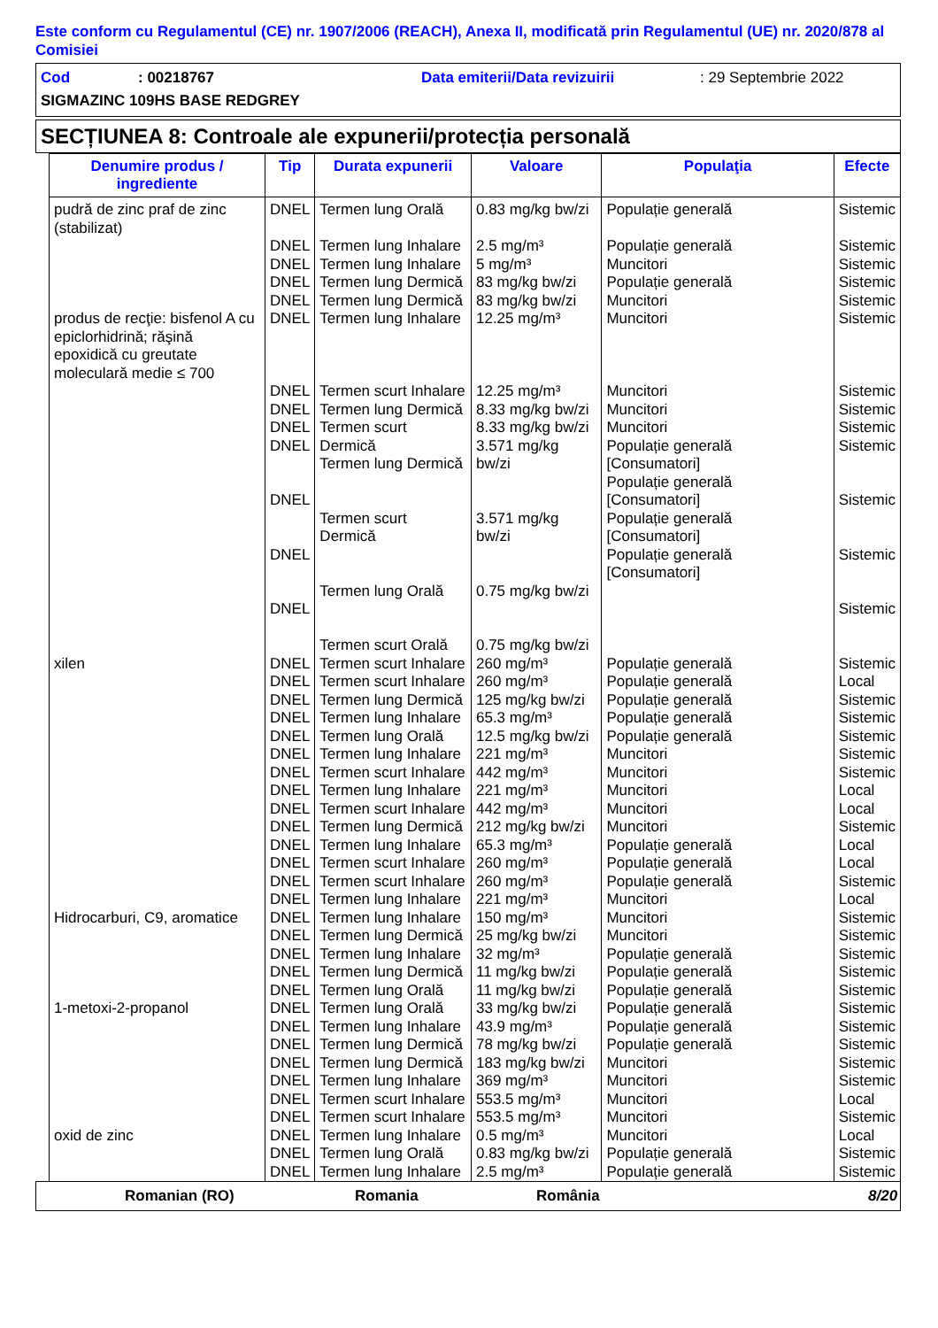Este conform cu Regulamentul (CE) nr. 1907/2006 (REACH), Anexa II, modificată prin Regulamentul (UE) nr. 2020/878 al Comisiei
Cod: 00218767 Data emiterii/Data revizuirii: 29 Septembrie 2022
SIGMAZINC 109HS BASE REDGREY
SECȚIUNEA 8: Controale ale expunerii/protecția personală
| Denumire produs / ingrediente | Tip | Durata expunerii | Valoare | Populaţia | Efecte |
| --- | --- | --- | --- | --- | --- |
| pudră de zinc praf de zinc (stabilizat) | DNEL | Termen lung Orală | 0.83 mg/kg bw/zi | Populație generală | Sistemic |
| | DNEL DNEL DNEL DNEL | Termen lung Inhalare Termen lung Inhalare Termen lung Dermică Termen lung Dermică | 2.5 mg/m³ 5 mg/m³ 83 mg/kg bw/zi 83 mg/kg bw/zi | Populație generală Muncitori Populație generală Muncitori | Sistemic Sistemic Sistemic Sistemic |
| produs de recţie: bisfenol A cu epiclorhidrină; răşină epoxidică cu greutate moleculară medie ≤ 700 | DNEL | Termen lung Inhalare | 12.25 mg/m³ | Muncitori | Sistemic |
| | DNEL DNEL DNEL DNEL DNEL DNEL DNEL | Termen scurt Inhalare Termen lung Dermică Termen scurt Dermică Termen lung Dermică Termen scurt Dermică Termen lung Orală Termen scurt Orală | 12.25 mg/m³ 8.33 mg/kg bw/zi 8.33 mg/kg bw/zi 3.571 mg/kg bw/zi 3.571 mg/kg bw/zi 0.75 mg/kg bw/zi 0.75 mg/kg bw/zi | Muncitori Muncitori Muncitori Populație generală [Consumatori] Populație generală [Consumatori] Populație generală [Consumatori] Populație generală [Consumatori] | Sistemic Sistemic Sistemic Sistemic Sistemic Sistemic Sistemic |
| xilen | DNEL DNEL DNEL DNEL DNEL DNEL DNEL DNEL DNEL DNEL DNEL DNEL DNEL DNEL | Termen scurt Inhalare Termen scurt Inhalare Termen lung Dermică Termen lung Inhalare Termen lung Orală Termen lung Inhalare Termen scurt Inhalare Termen lung Inhalare Termen scurt Inhalare Termen lung Dermică Termen lung Inhalare Termen scurt Inhalare Termen scurt Inhalare Termen lung Inhalare | 260 mg/m³ 260 mg/m³ 125 mg/kg bw/zi 65.3 mg/m³ 12.5 mg/kg bw/zi 221 mg/m³ 442 mg/m³ 221 mg/m³ 442 mg/m³ 212 mg/kg bw/zi 65.3 mg/m³ 260 mg/m³ 260 mg/m³ 221 mg/m³ | Populație generală Populație generală Populație generală Populație generală Populație generală Muncitori Muncitori Muncitori Muncitori Muncitori Populație generală Populație generală Populație generală Muncitori | Sistemic Local Sistemic Sistemic Sistemic Sistemic Sistemic Local Local Sistemic Local Local Sistemic Local |
| Hidrocarburi, C9, aromatice | DNEL DNEL DNEL DNEL DNEL | Termen lung Inhalare Termen lung Dermică Termen lung Inhalare Termen lung Dermică Termen lung Orală | 150 mg/m³ 25 mg/kg bw/zi 32 mg/m³ 11 mg/kg bw/zi 11 mg/kg bw/zi | Muncitori Muncitori Populație generală Populație generală Populație generală | Sistemic Sistemic Sistemic Sistemic Sistemic |
| 1-metoxi-2-propanol | DNEL DNEL DNEL DNEL DNEL DNEL DNEL | Termen lung Orală Termen lung Inhalare Termen lung Dermică Termen lung Dermică Termen lung Inhalare Termen scurt Inhalare Termen scurt Inhalare | 33 mg/kg bw/zi 43.9 mg/m³ 78 mg/kg bw/zi 183 mg/kg bw/zi 369 mg/m³ 553.5 mg/m³ 553.5 mg/m³ | Populație generală Populație generală Populație generală Muncitori Muncitori Muncitori Muncitori | Sistemic Sistemic Sistemic Sistemic Sistemic Local Sistemic |
| oxid de zinc | DNEL DNEL DNEL | Termen lung Inhalare Termen lung Orală Termen lung Inhalare | 0.5 mg/m³ 0.83 mg/kg bw/zi 2.5 mg/m³ | Muncitori Populație generală Populație generală | Local Sistemic Sistemic |
Romanian (RO) Romania România 8/20